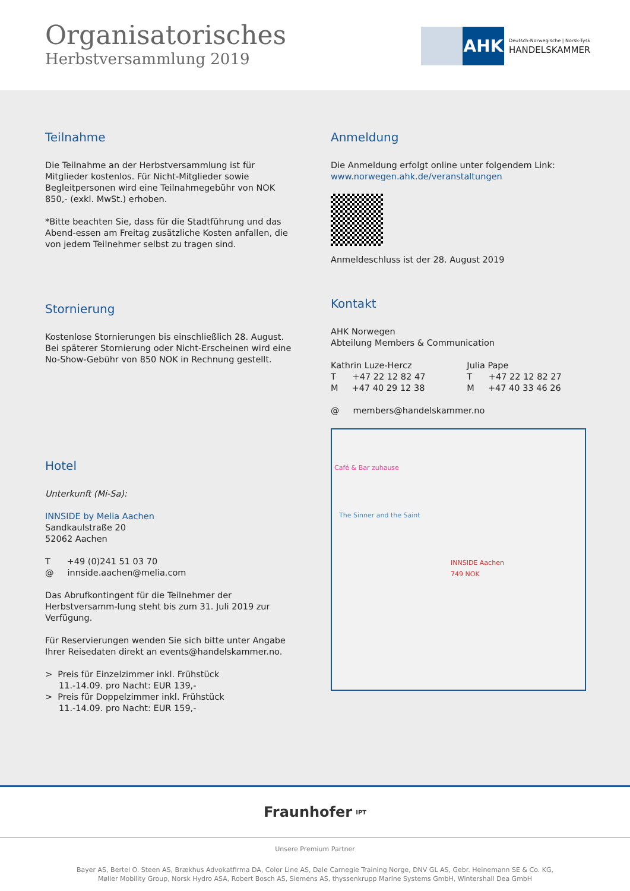Organisatorisches
Herbstversammlung 2019
AHK
Deutsch-Norwegische | Norsk-Tysk
HANDELSKAMMER
Teilnahme
Die Teilnahme an der Herbstversammlung ist für Mitglieder kostenlos. Für Nicht-Mitglieder sowie Begleitpersonen wird eine Teilnahmegebühr von NOK 850,- (exkl. MwSt.) erhoben.
*Bitte beachten Sie, dass für die Stadtführung und das Abend-essen am Freitag zusätzliche Kosten anfallen, die von jedem Teilnehmer selbst zu tragen sind.
Stornierung
Kostenlose Stornierungen bis einschließlich 28. August.
Bei späterer Stornierung oder Nicht-Erscheinen wird eine No-Show-Gebühr von 850 NOK in Rechnung gestellt.
Hotel
Unterkunft (Mi-Sa):
INNSIDE by Melia Aachen
Sandkaulstraße 20
52062 Aachen
T +49 (0)241 51 03 70
@ innside.aachen@melia.com
Das Abrufkontingent für die Teilnehmer der Herbstversamm-lung steht bis zum 31. Juli 2019 zur Verfügung.
Für Reservierungen wenden Sie sich bitte unter Angabe Ihrer Reisedaten direkt an events@handelskammer.no.
> Preis für Einzelzimmer inkl. Frühstück
11.-14.09. pro Nacht: EUR 139,-
> Preis für Doppelzimmer inkl. Frühstück
11.-14.09. pro Nacht: EUR 159,-
Anmeldung
Die Anmeldung erfolgt online unter folgendem Link:
www.norwegen.ahk.de/veranstaltungen
Anmeldeschluss ist der 28. August 2019
Kontakt
AHK Norwegen
Abteilung Members & Communication
Kathrin Luze-Hercz
T +47 22 12 82 47
M +47 40 29 12 38
Julia Pape
T +47 22 12 82 27
M +47 40 33 46 26
@ members@handelskammer.no
INNSIDE Aachen
749 NOK
Café & Bar zuhause
The Sinner and the Saint
Fraunhofer IPT
Unsere Premium Partner
Bayer AS, Bertel O. Steen AS, Brækhus Advokatfirma DA, Color Line AS, Dale Carnegie Training Norge, DNV GL AS, Gebr. Heinemann SE & Co. KG,
Møller Mobility Group, Norsk Hydro ASA, Robert Bosch AS, Siemens AS, thyssenkrupp Marine Systems GmbH, Wintershall Dea GmbH